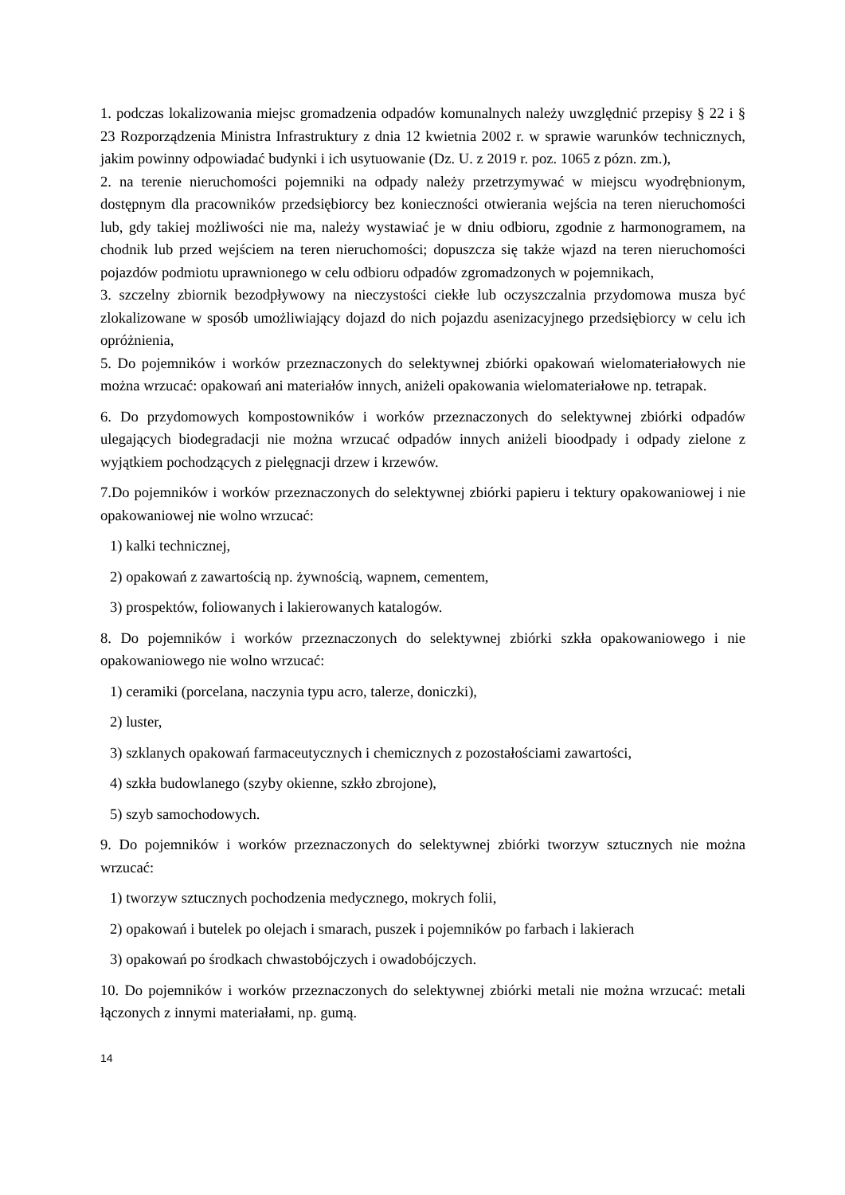1. podczas lokalizowania miejsc gromadzenia odpadów komunalnych należy uwzględnić przepisy § 22 i § 23 Rozporządzenia Ministra Infrastruktury z dnia 12 kwietnia 2002 r. w sprawie warunków technicznych, jakim powinny odpowiadać budynki i ich usytuowanie (Dz. U. z 2019 r. poz. 1065 z pózn. zm.),
2. na terenie nieruchomości pojemniki na odpady należy przetrzymywać w miejscu wyodrębnionym, dostępnym dla pracowników przedsiębiorcy bez konieczności otwierania wejścia na teren nieruchomości lub, gdy takiej możliwości nie ma, należy wystawiać je w dniu odbioru, zgodnie z harmonogramem, na chodnik lub przed wejściem na teren nieruchomości; dopuszcza się także wjazd na teren nieruchomości pojazdów podmiotu uprawnionego w celu odbioru odpadów zgromadzonych w pojemnikach,
3. szczelny zbiornik bezodpływowy na nieczystości ciekłe lub oczyszczalnia przydomowa musza być zlokalizowane w sposób umożliwiający dojazd do nich pojazdu asenizacyjnego przedsiębiorcy w celu ich opróżnienia,
5. Do pojemników i worków przeznaczonych do selektywnej zbiórki opakowań wielomateriałowych nie można wrzucać: opakowań ani materiałów innych, aniżeli opakowania wielomateriałowe np. tetrapak.
6. Do przydomowych kompostowników i worków przeznaczonych do selektywnej zbiórki odpadów ulegających biodegradacji nie można wrzucać odpadów innych aniżeli bioodpady i odpady zielone z wyjątkiem pochodzących z pielęgnacji drzew i krzewów.
7.Do pojemników i worków przeznaczonych do selektywnej zbiórki papieru i tektury opakowaniowej i nie opakowaniowej nie wolno wrzucać:
1) kalki technicznej,
2) opakowań z zawartością np. żywnością, wapnem, cementem,
3) prospektów, foliowanych i lakierowanych katalogów.
8. Do pojemników i worków przeznaczonych do selektywnej zbiórki szkła opakowaniowego i nie opakowaniowego nie wolno wrzucać:
1) ceramiki (porcelana, naczynia typu acro, talerze, doniczki),
2) luster,
3) szklanych opakowań farmaceutycznych i chemicznych z pozostałościami zawartości,
4) szkła budowlanego (szyby okienne, szkło zbrojone),
5) szyb samochodowych.
9. Do pojemników i worków przeznaczonych do selektywnej zbiórki tworzyw sztucznych nie można wrzucać:
1) tworzyw sztucznych pochodzenia medycznego, mokrych folii,
2) opakowań i butelek po olejach i smarach, puszek i pojemników po farbach i lakierach
3) opakowań po środkach chwastobójczych i owadobójczych.
10. Do pojemników i worków przeznaczonych do selektywnej zbiórki metali nie można wrzucać: metali łączonych z innymi materiałami, np. gumą.
14